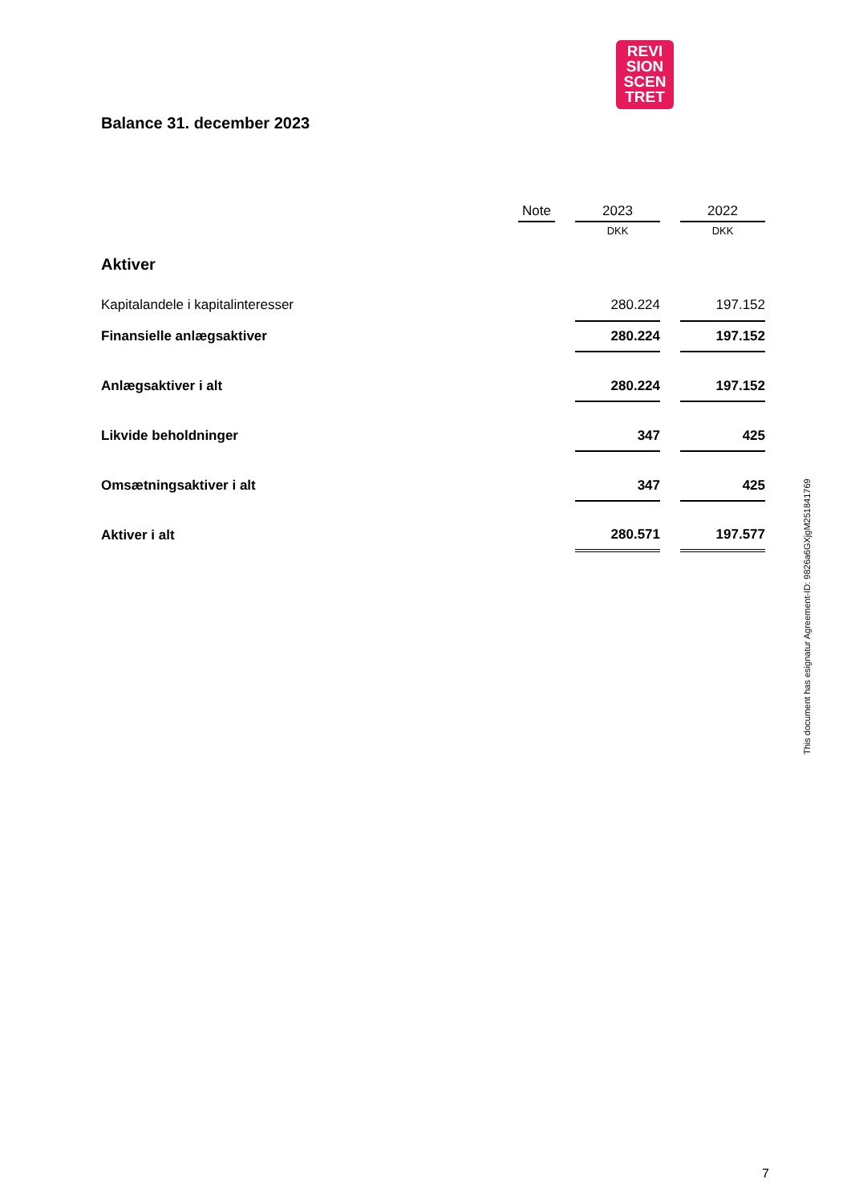REVI
SION
SCEN
TRET
Balance 31. december 2023
| | Note | | 2023 | | 2022 |
| | | | DKK | | DKK |
| Aktiver | | | | | |
| Kapitalandele i kapitalinteresser | | | 280.224 | | 197.152 |
| Finansielle anlægsaktiver | | | 280.224 | | 197.152 |
| Anlægsaktiver i alt | | | 280.224 | | 197.152 |
| Likvide beholdninger | | | 347 | | 425 |
| Omsætningsaktiver i alt | | | 347 | | 425 |
| Aktiver i alt | | | 280.571 | | 197.577 |
This document has esignatur Agreement-ID: 9826a6GXjgM251841769
7